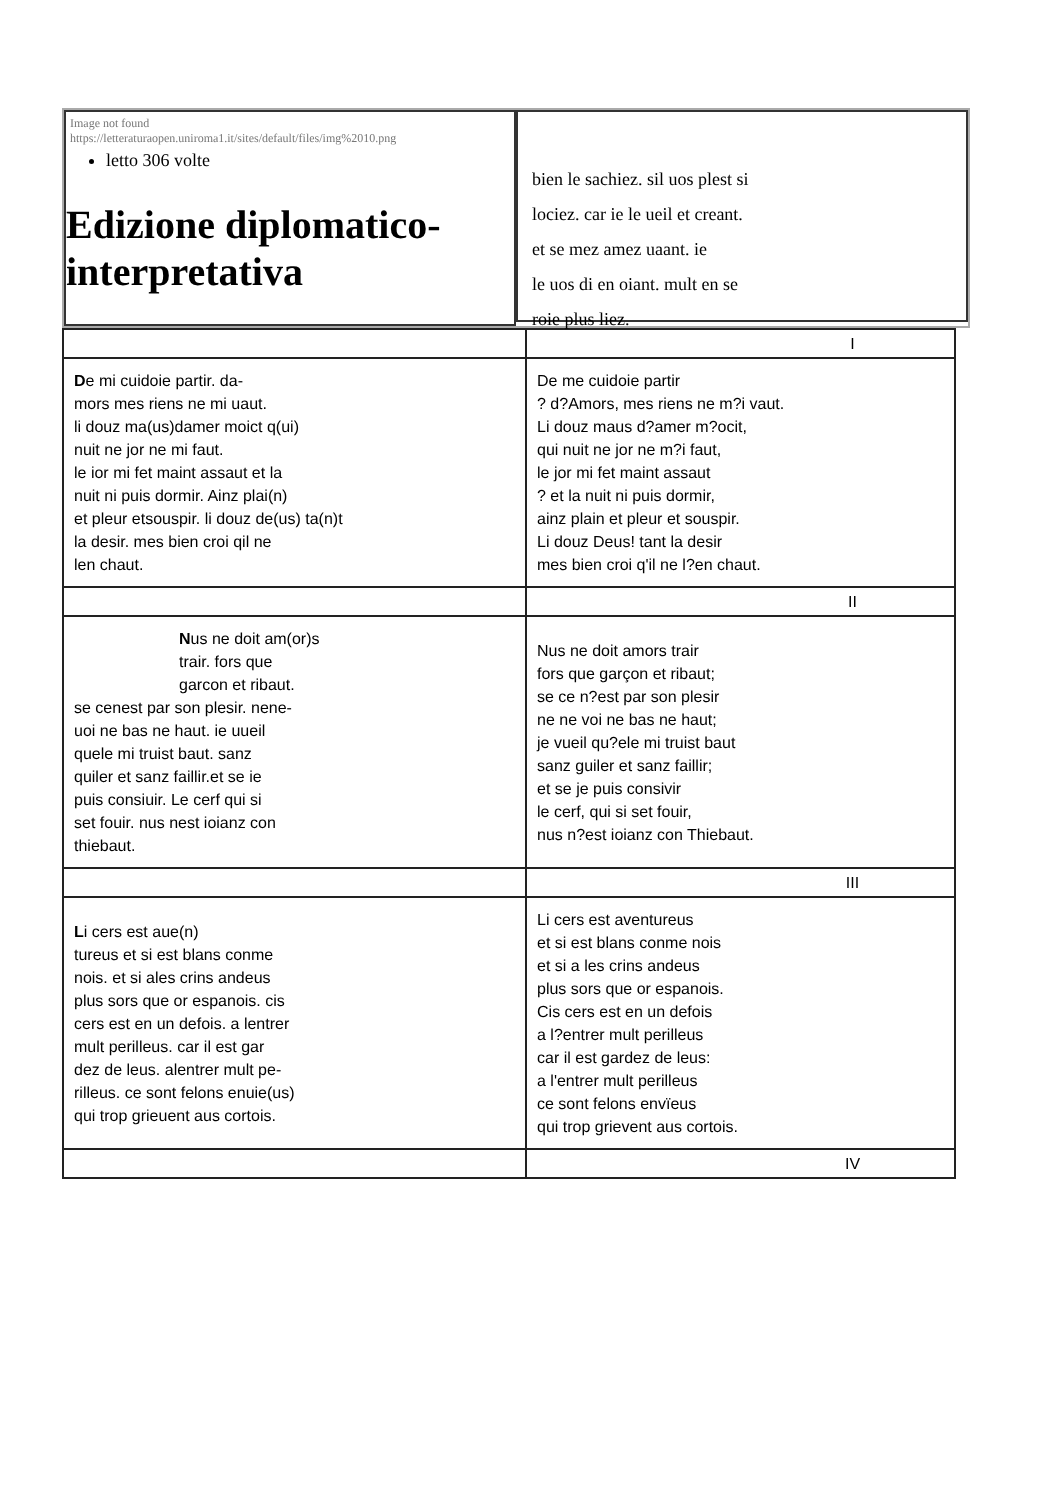Image not found
https://letteraturaopen.uniroma1.it/sites/default/files/img%2010.png
letto 306 volte
Edizione diplomatico-interpretativa
bien le sachiez. sil uos plest si
lociez. car ie le ueil et creant.
et se mez amez uaant. ie
le uos di en oiant. mult en se
roie plus liez.
| | I |
| D e mi cuidoie partir. da- mors mes riens ne mi uaut. li douz ma(us)damer moict q(ui) nuit ne jor ne mi faut. le ior mi fet maint assaut et la nuit ni puis dormir. Ainz plai(n) et pleur etsouspir. li douz de(us) ta(n)t la desir. mes bien croi qil ne len chaut. | De me cuidoie partir ? d?Amors, mes riens ne m?i vaut. Li douz maus d?amer m?ocit, qui nuit ne jor ne m?i faut, le jor mi fet maint assaut ? et la nuit ni puis dormir, ainz plain et pleur et souspir. Li douz Deus! tant la desir mes bien croi q'il ne l?en chaut. |
| | II |
| N us ne doit am(or)s trair. fors que garcon et ribaut. se cenest par son plesir. nene- uoi ne bas ne haut. ie uueil quele mi truist baut. sanz quiler et sanz faillir.et se ie puis consiuir. Le cerf qui si set fouir. nus nest ioianz con thiebaut. | Nus ne doit amors trair fors que garçon et ribaut; se ce n?est par son plesir ne ne voi ne bas ne haut; je vueil qu?ele mi truist baut sanz guiler et sanz faillir; et se je puis consivir le cerf, qui si set fouir, nus n?est ioianz con Thiebaut. |
| | III |
| L i cers est aue(n) tureus et si est blans conme nois. et si ales crins andeus plus sors que or espanois. cis cers est en un defois. a lentrer mult perilleus. car il est gar dez de leus. alentrer mult pe- rilleus. ce sont felons enuie(us) qui trop grieuent aus cortois. | Li cers est aventureus et si est blans conme nois et si a les crins andeus plus sors que or espanois. Cis cers est en un defois a l?entrer mult perilleus car il est gardez de leus: a l'entrer mult perilleus ce sont felons envïeus qui trop grievent aus cortois. |
| | IV |